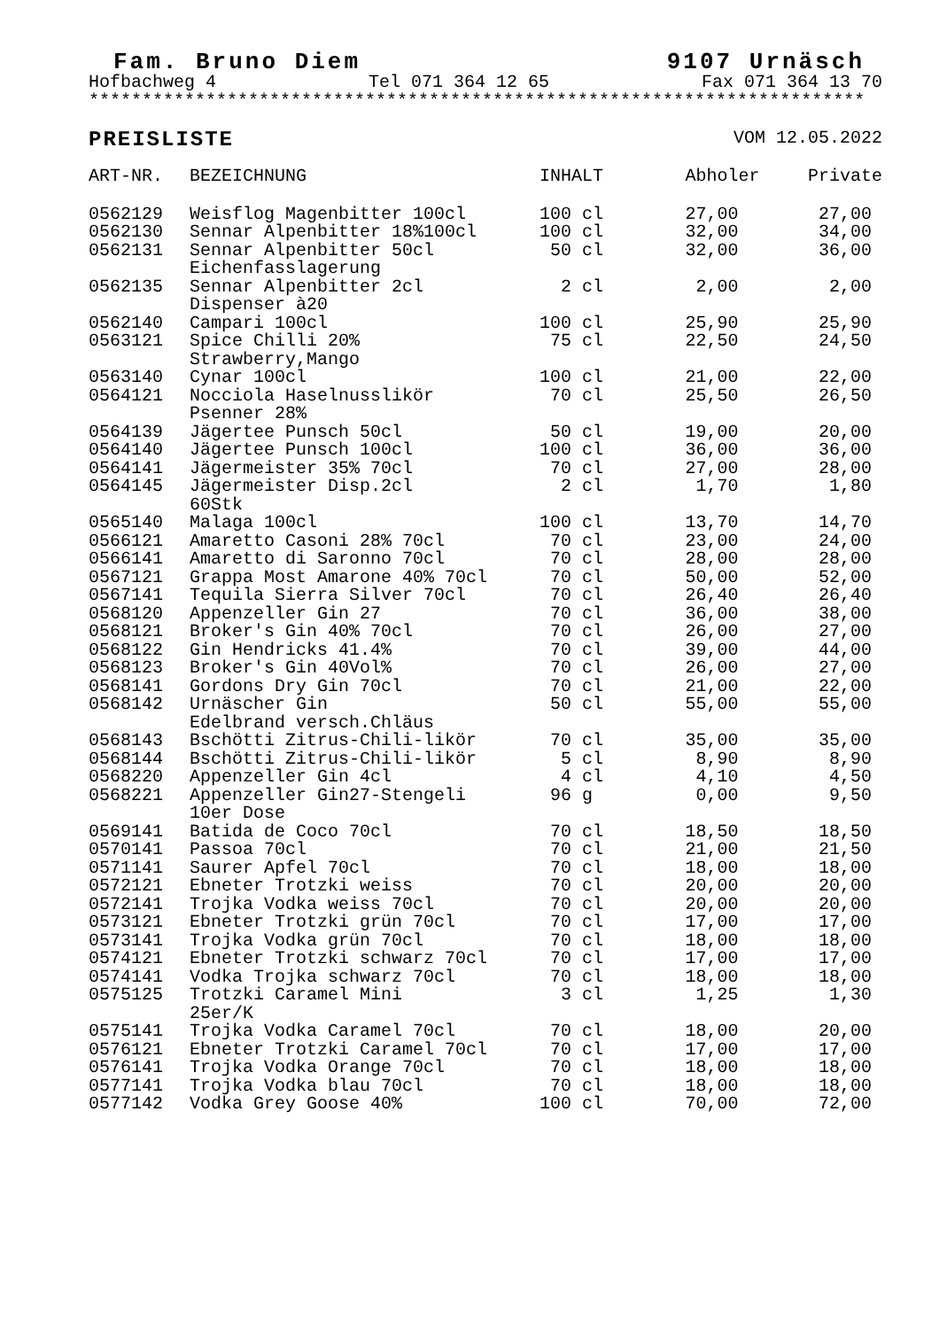Fam. Bruno Diem 9107 Urnäsch
Hofbachweg 4 Tel 071 364 12 65 Fax 071 364 13 70
*************************************************************************
PREISLISTE VOM 12.05.2022
| ART-NR. | BEZEICHNUNG | INHALT | Abholer | Private |
| --- | --- | --- | --- | --- |
| 0562129 | Weisflog Magenbitter 100cl | 100 cl | 27,00 | 27,00 |
| 0562130 | Sennar Alpenbitter 18%100cl | 100 cl | 32,00 | 34,00 |
| 0562131 | Sennar Alpenbitter 50cl Eichenfasslagerung | 50 cl | 32,00 | 36,00 |
| 0562135 | Sennar Alpenbitter 2cl Dispenser à20 | 2 cl | 2,00 | 2,00 |
| 0562140 | Campari 100cl | 100 cl | 25,90 | 25,90 |
| 0563121 | Spice Chilli 20% Strawberry,Mango | 75 cl | 22,50 | 24,50 |
| 0563140 | Cynar 100cl | 100 cl | 21,00 | 22,00 |
| 0564121 | Nocciola Haselnusslikör Psenner 28% | 70 cl | 25,50 | 26,50 |
| 0564139 | Jägertee Punsch 50cl | 50 cl | 19,00 | 20,00 |
| 0564140 | Jägertee Punsch 100cl | 100 cl | 36,00 | 36,00 |
| 0564141 | Jägermeister 35% 70cl | 70 cl | 27,00 | 28,00 |
| 0564145 | Jägermeister Disp.2cl 60Stk | 2 cl | 1,70 | 1,80 |
| 0565140 | Malaga 100cl | 100 cl | 13,70 | 14,70 |
| 0566121 | Amaretto Casoni 28% 70cl | 70 cl | 23,00 | 24,00 |
| 0566141 | Amaretto di Saronno 70cl | 70 cl | 28,00 | 28,00 |
| 0567121 | Grappa Most Amarone 40% 70cl | 70 cl | 50,00 | 52,00 |
| 0567141 | Tequila Sierra Silver 70cl | 70 cl | 26,40 | 26,40 |
| 0568120 | Appenzeller Gin 27 | 70 cl | 36,00 | 38,00 |
| 0568121 | Broker's Gin 40% 70cl | 70 cl | 26,00 | 27,00 |
| 0568122 | Gin Hendricks 41.4% | 70 cl | 39,00 | 44,00 |
| 0568123 | Broker's Gin 40Vol% | 70 cl | 26,00 | 27,00 |
| 0568141 | Gordons Dry Gin 70cl | 70 cl | 21,00 | 22,00 |
| 0568142 | Urnäscher Gin Edelbrand versch.Chläus | 50 cl | 55,00 | 55,00 |
| 0568143 | Bschötti Zitrus-Chili-likör | 70 cl | 35,00 | 35,00 |
| 0568144 | Bschötti Zitrus-Chili-likör | 5 cl | 8,90 | 8,90 |
| 0568220 | Appenzeller Gin 4cl | 4 cl | 4,10 | 4,50 |
| 0568221 | Appenzeller Gin27-Stengeli 10er Dose | 96 g | 0,00 | 9,50 |
| 0569141 | Batida de Coco 70cl | 70 cl | 18,50 | 18,50 |
| 0570141 | Passoa 70cl | 70 cl | 21,00 | 21,50 |
| 0571141 | Saurer Apfel 70cl | 70 cl | 18,00 | 18,00 |
| 0572121 | Ebneter Trotzki weiss | 70 cl | 20,00 | 20,00 |
| 0572141 | Trojka Vodka weiss 70cl | 70 cl | 20,00 | 20,00 |
| 0573121 | Ebneter Trotzki grün 70cl | 70 cl | 17,00 | 17,00 |
| 0573141 | Trojka Vodka grün 70cl | 70 cl | 18,00 | 18,00 |
| 0574121 | Ebneter Trotzki schwarz 70cl | 70 cl | 17,00 | 17,00 |
| 0574141 | Vodka Trojka schwarz 70cl | 70 cl | 18,00 | 18,00 |
| 0575125 | Trotzki Caramel Mini 25er/K | 3 cl | 1,25 | 1,30 |
| 0575141 | Trojka Vodka Caramel 70cl | 70 cl | 18,00 | 20,00 |
| 0576121 | Ebneter Trotzki Caramel 70cl | 70 cl | 17,00 | 17,00 |
| 0576141 | Trojka Vodka Orange 70cl | 70 cl | 18,00 | 18,00 |
| 0577141 | Trojka Vodka blau 70cl | 70 cl | 18,00 | 18,00 |
| 0577142 | Vodka Grey Goose 40% | 100 cl | 70,00 | 72,00 |